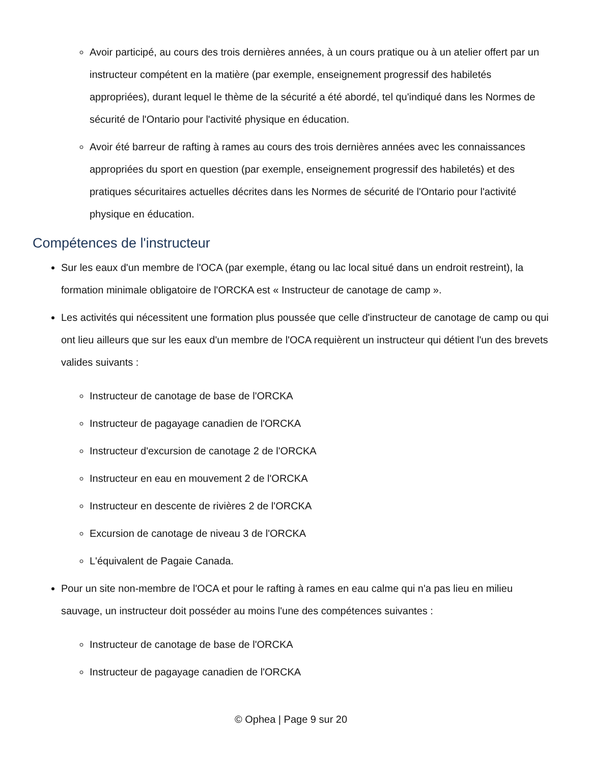Avoir participé, au cours des trois dernières années, à un cours pratique ou à un atelier offert par un instructeur compétent en la matière (par exemple, enseignement progressif des habiletés appropriées), durant lequel le thème de la sécurité a été abordé, tel qu'indiqué dans les Normes de sécurité de l'Ontario pour l'activité physique en éducation.
Avoir été barreur de rafting à rames au cours des trois dernières années avec les connaissances appropriées du sport en question (par exemple, enseignement progressif des habiletés) et des pratiques sécuritaires actuelles décrites dans les Normes de sécurité de l'Ontario pour l'activité physique en éducation.
Compétences de l'instructeur
Sur les eaux d'un membre de l'OCA (par exemple, étang ou lac local situé dans un endroit restreint), la formation minimale obligatoire de l'ORCKA est « Instructeur de canotage de camp ».
Les activités qui nécessitent une formation plus poussée que celle d'instructeur de canotage de camp ou qui ont lieu ailleurs que sur les eaux d'un membre de l'OCA requièrent un instructeur qui détient l'un des brevets valides suivants :
Instructeur de canotage de base de l'ORCKA
Instructeur de pagayage canadien de l'ORCKA
Instructeur d'excursion de canotage 2 de l'ORCKA
Instructeur en eau en mouvement 2 de l'ORCKA
Instructeur en descente de rivières 2 de l'ORCKA
Excursion de canotage de niveau 3 de l'ORCKA
L'équivalent de Pagaie Canada.
Pour un site non-membre de l'OCA et pour le rafting à rames en eau calme qui n'a pas lieu en milieu sauvage, un instructeur doit posséder au moins l'une des compétences suivantes :
Instructeur de canotage de base de l'ORCKA
Instructeur de pagayage canadien de l'ORCKA
© Ophea | Page 9 sur 20